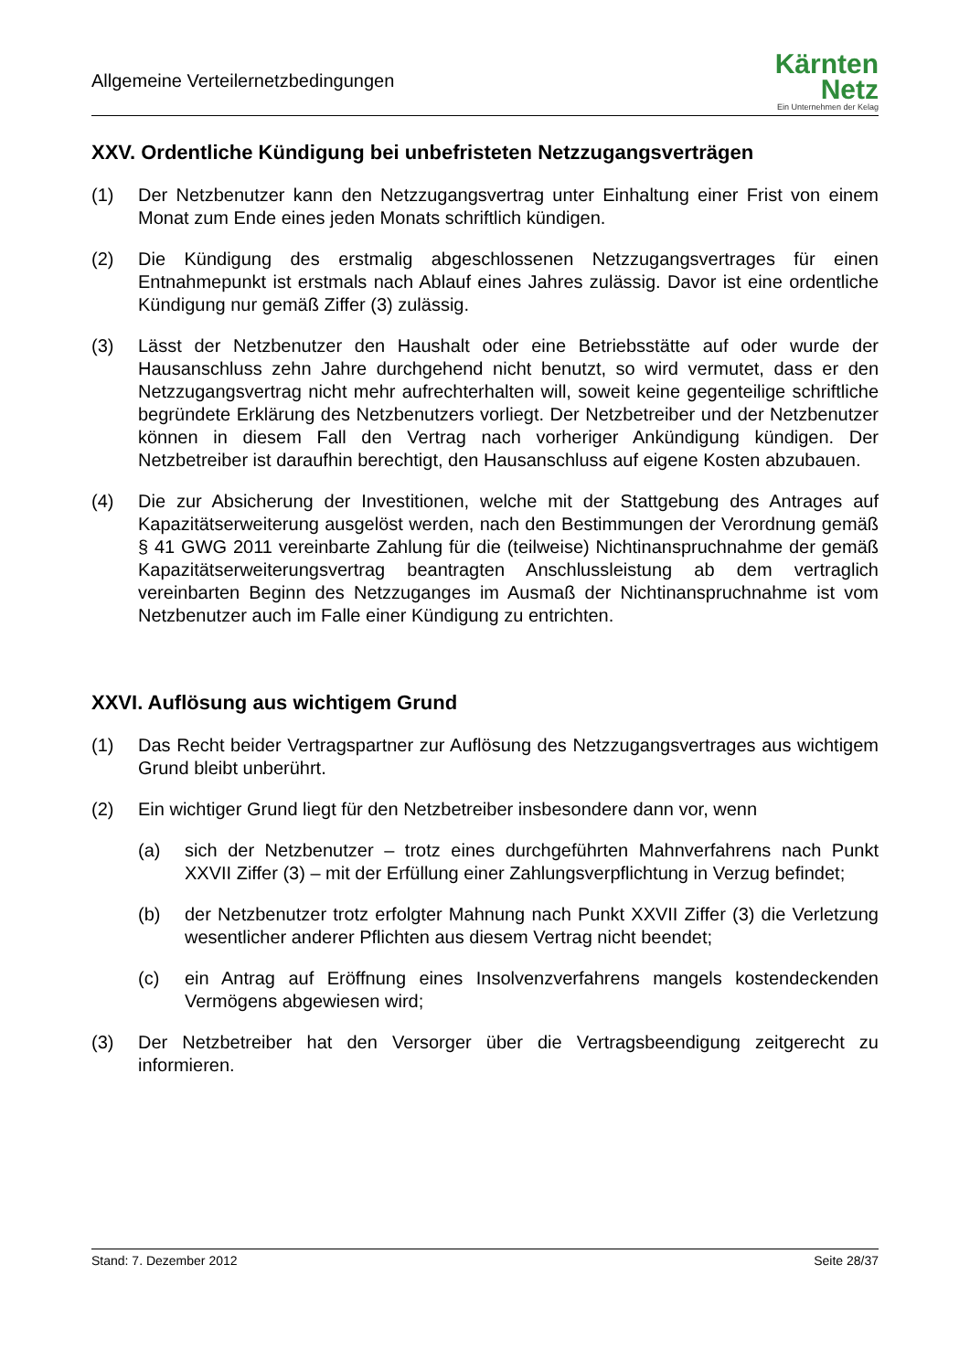Allgemeine Verteilernetzbedingungen
Kärnten
Netz
Ein Unternehmen der Kelag
XXV. Ordentliche Kündigung bei unbefristeten Netzzugangsverträgen
(1) Der Netzbenutzer kann den Netzzugangsvertrag unter Einhaltung einer Frist von einem Monat zum Ende eines jeden Monats schriftlich kündigen.
(2) Die Kündigung des erstmalig abgeschlossenen Netzzugangsvertrages für einen Entnahmepunkt ist erstmals nach Ablauf eines Jahres zulässig. Davor ist eine ordentliche Kündigung nur gemäß Ziffer (3) zulässig.
(3) Lässt der Netzbenutzer den Haushalt oder eine Betriebsstätte auf oder wurde der Hausanschluss zehn Jahre durchgehend nicht benutzt, so wird vermutet, dass er den Netzzugangsvertrag nicht mehr aufrechterhalten will, soweit keine gegenteilige schriftliche begründete Erklärung des Netzbenutzers vorliegt. Der Netzbetreiber und der Netzbenutzer können in diesem Fall den Vertrag nach vorheriger Ankündigung kündigen. Der Netzbetreiber ist daraufhin berechtigt, den Hausanschluss auf eigene Kosten abzubauen.
(4) Die zur Absicherung der Investitionen, welche mit der Stattgebung des Antrages auf Kapazitätserweiterung ausgelöst werden, nach den Bestimmungen der Verordnung gemäß § 41 GWG 2011 vereinbarte Zahlung für die (teilweise) Nichtinanspruchnahme der gemäß Kapazitätserweiterungsvertrag beantragten Anschlussleistung ab dem vertraglich vereinbarten Beginn des Netzzuganges im Ausmaß der Nichtinanspruchnahme ist vom Netzbenutzer auch im Falle einer Kündigung zu entrichten.
XXVI. Auflösung aus wichtigem Grund
(1) Das Recht beider Vertragspartner zur Auflösung des Netzzugangsvertrages aus wichtigem Grund bleibt unberührt.
(2) Ein wichtiger Grund liegt für den Netzbetreiber insbesondere dann vor, wenn
(a) sich der Netzbenutzer – trotz eines durchgeführten Mahnverfahrens nach Punkt XXVII Ziffer (3) – mit der Erfüllung einer Zahlungsverpflichtung in Verzug befindet;
(b) der Netzbenutzer trotz erfolgter Mahnung nach Punkt XXVII Ziffer (3) die Verletzung wesentlicher anderer Pflichten aus diesem Vertrag nicht beendet;
(c) ein Antrag auf Eröffnung eines Insolvenzverfahrens mangels kostendeckenden Vermögens abgewiesen wird;
(3) Der Netzbetreiber hat den Versorger über die Vertragsbeendigung zeitgerecht zu informieren.
Stand: 7. Dezember 2012 Seite 28/37